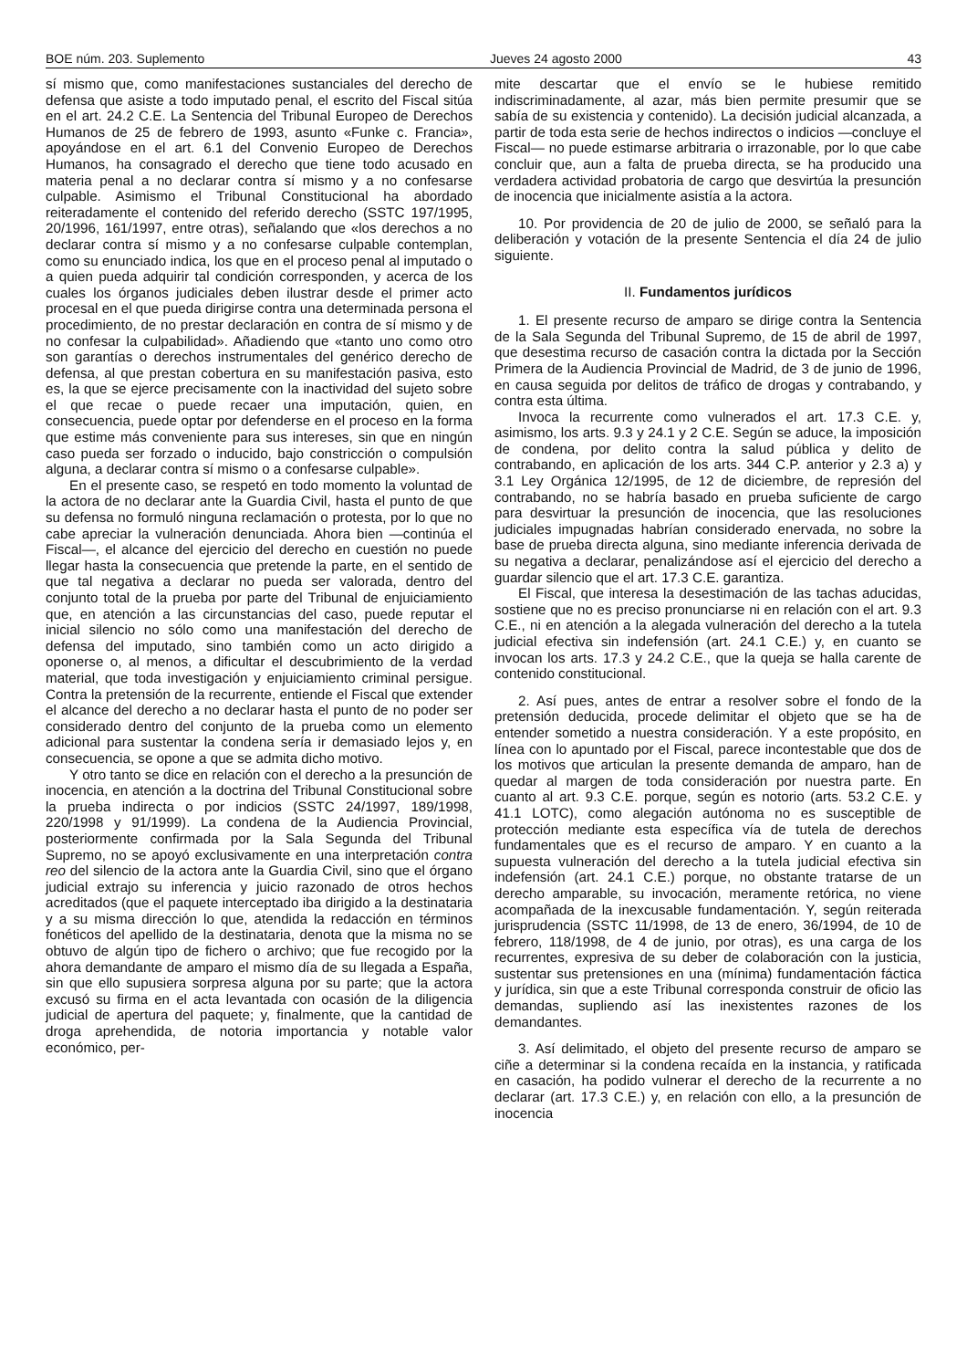BOE núm. 203. Suplemento Jueves 24 agosto 2000 43
sí mismo que, como manifestaciones sustanciales del derecho de defensa que asiste a todo imputado penal, el escrito del Fiscal sitúa en el art. 24.2 C.E. La Sentencia del Tribunal Europeo de Derechos Humanos de 25 de febrero de 1993, asunto «Funke c. Francia», apoyándose en el art. 6.1 del Convenio Europeo de Derechos Humanos, ha consagrado el derecho que tiene todo acusado en materia penal a no declarar contra sí mismo y a no confesarse culpable. Asimismo el Tribunal Constitucional ha abordado reiteradamente el contenido del referido derecho (SSTC 197/1995, 20/1996, 161/1997, entre otras), señalando que «los derechos a no declarar contra sí mismo y a no confesarse culpable contemplan, como su enunciado indica, los que en el proceso penal al imputado o a quien pueda adquirir tal condición corresponden, y acerca de los cuales los órganos judiciales deben ilustrar desde el primer acto procesal en el que pueda dirigirse contra una determinada persona el procedimiento, de no prestar declaración en contra de sí mismo y de no confesar la culpabilidad». Añadiendo que «tanto uno como otro son garantías o derechos instrumentales del genérico derecho de defensa, al que prestan cobertura en su manifestación pasiva, esto es, la que se ejerce precisamente con la inactividad del sujeto sobre el que recae o puede recaer una imputación, quien, en consecuencia, puede optar por defenderse en el proceso en la forma que estime más conveniente para sus intereses, sin que en ningún caso pueda ser forzado o inducido, bajo constricción o compulsión alguna, a declarar contra sí mismo o a confesarse culpable».
En el presente caso, se respetó en todo momento la voluntad de la actora de no declarar ante la Guardia Civil, hasta el punto de que su defensa no formuló ninguna reclamación o protesta, por lo que no cabe apreciar la vulneración denunciada. Ahora bien —continúa el Fiscal—, el alcance del ejercicio del derecho en cuestión no puede llegar hasta la consecuencia que pretende la parte, en el sentido de que tal negativa a declarar no pueda ser valorada, dentro del conjunto total de la prueba por parte del Tribunal de enjuiciamiento que, en atención a las circunstancias del caso, puede reputar el inicial silencio no sólo como una manifestación del derecho de defensa del imputado, sino también como un acto dirigido a oponerse o, al menos, a dificultar el descubrimiento de la verdad material, que toda investigación y enjuiciamiento criminal persigue. Contra la pretensión de la recurrente, entiende el Fiscal que extender el alcance del derecho a no declarar hasta el punto de no poder ser considerado dentro del conjunto de la prueba como un elemento adicional para sustentar la condena sería ir demasiado lejos y, en consecuencia, se opone a que se admita dicho motivo.
Y otro tanto se dice en relación con el derecho a la presunción de inocencia, en atención a la doctrina del Tribunal Constitucional sobre la prueba indirecta o por indicios (SSTC 24/1997, 189/1998, 220/1998 y 91/1999). La condena de la Audiencia Provincial, posteriormente confirmada por la Sala Segunda del Tribunal Supremo, no se apoyó exclusivamente en una interpretación contra reo del silencio de la actora ante la Guardia Civil, sino que el órgano judicial extrajo su inferencia y juicio razonado de otros hechos acreditados (que el paquete interceptado iba dirigido a la destinataria y a su misma dirección lo que, atendida la redacción en términos fonéticos del apellido de la destinataria, denota que la misma no se obtuvo de algún tipo de fichero o archivo; que fue recogido por la ahora demandante de amparo el mismo día de su llegada a España, sin que ello supusiera sorpresa alguna por su parte; que la actora excusó su firma en el acta levantada con ocasión de la diligencia judicial de apertura del paquete; y, finalmente, que la cantidad de droga aprehendida, de notoria importancia y notable valor económico, per-
mite descartar que el envío se le hubiese remitido indiscriminadamente, al azar, más bien permite presumir que se sabía de su existencia y contenido). La decisión judicial alcanzada, a partir de toda esta serie de hechos indirectos o indicios —concluye el Fiscal— no puede estimarse arbitraria o irrazonable, por lo que cabe concluir que, aun a falta de prueba directa, se ha producido una verdadera actividad probatoria de cargo que desvirtúa la presunción de inocencia que inicialmente asistía a la actora.
10. Por providencia de 20 de julio de 2000, se señaló para la deliberación y votación de la presente Sentencia el día 24 de julio siguiente.
II. Fundamentos jurídicos
1. El presente recurso de amparo se dirige contra la Sentencia de la Sala Segunda del Tribunal Supremo, de 15 de abril de 1997, que desestima recurso de casación contra la dictada por la Sección Primera de la Audiencia Provincial de Madrid, de 3 de junio de 1996, en causa seguida por delitos de tráfico de drogas y contrabando, y contra esta última.
Invoca la recurrente como vulnerados el art. 17.3 C.E. y, asimismo, los arts. 9.3 y 24.1 y 2 C.E. Según se aduce, la imposición de condena, por delito contra la salud pública y delito de contrabando, en aplicación de los arts. 344 C.P. anterior y 2.3 a) y 3.1 Ley Orgánica 12/1995, de 12 de diciembre, de represión del contrabando, no se habría basado en prueba suficiente de cargo para desvirtuar la presunción de inocencia, que las resoluciones judiciales impugnadas habrían considerado enervada, no sobre la base de prueba directa alguna, sino mediante inferencia derivada de su negativa a declarar, penalizándose así el ejercicio del derecho a guardar silencio que el art. 17.3 C.E. garantiza.
El Fiscal, que interesa la desestimación de las tachas aducidas, sostiene que no es preciso pronunciarse ni en relación con el art. 9.3 C.E., ni en atención a la alegada vulneración del derecho a la tutela judicial efectiva sin indefensión (art. 24.1 C.E.) y, en cuanto se invocan los arts. 17.3 y 24.2 C.E., que la queja se halla carente de contenido constitucional.
2. Así pues, antes de entrar a resolver sobre el fondo de la pretensión deducida, procede delimitar el objeto que se ha de entender sometido a nuestra consideración. Y a este propósito, en línea con lo apuntado por el Fiscal, parece incontestable que dos de los motivos que articulan la presente demanda de amparo, han de quedar al margen de toda consideración por nuestra parte. En cuanto al art. 9.3 C.E. porque, según es notorio (arts. 53.2 C.E. y 41.1 LOTC), como alegación autónoma no es susceptible de protección mediante esta específica vía de tutela de derechos fundamentales que es el recurso de amparo. Y en cuanto a la supuesta vulneración del derecho a la tutela judicial efectiva sin indefensión (art. 24.1 C.E.) porque, no obstante tratarse de un derecho amparable, su invocación, meramente retórica, no viene acompañada de la inexcusable fundamentación. Y, según reiterada jurisprudencia (SSTC 11/1998, de 13 de enero, 36/1994, de 10 de febrero, 118/1998, de 4 de junio, por otras), es una carga de los recurrentes, expresiva de su deber de colaboración con la justicia, sustentar sus pretensiones en una (mínima) fundamentación fáctica y jurídica, sin que a este Tribunal corresponda construir de oficio las demandas, supliendo así las inexistentes razones de los demandantes.
3. Así delimitado, el objeto del presente recurso de amparo se ciñe a determinar si la condena recaída en la instancia, y ratificada en casación, ha podido vulnerar el derecho de la recurrente a no declarar (art. 17.3 C.E.) y, en relación con ello, a la presunción de inocencia